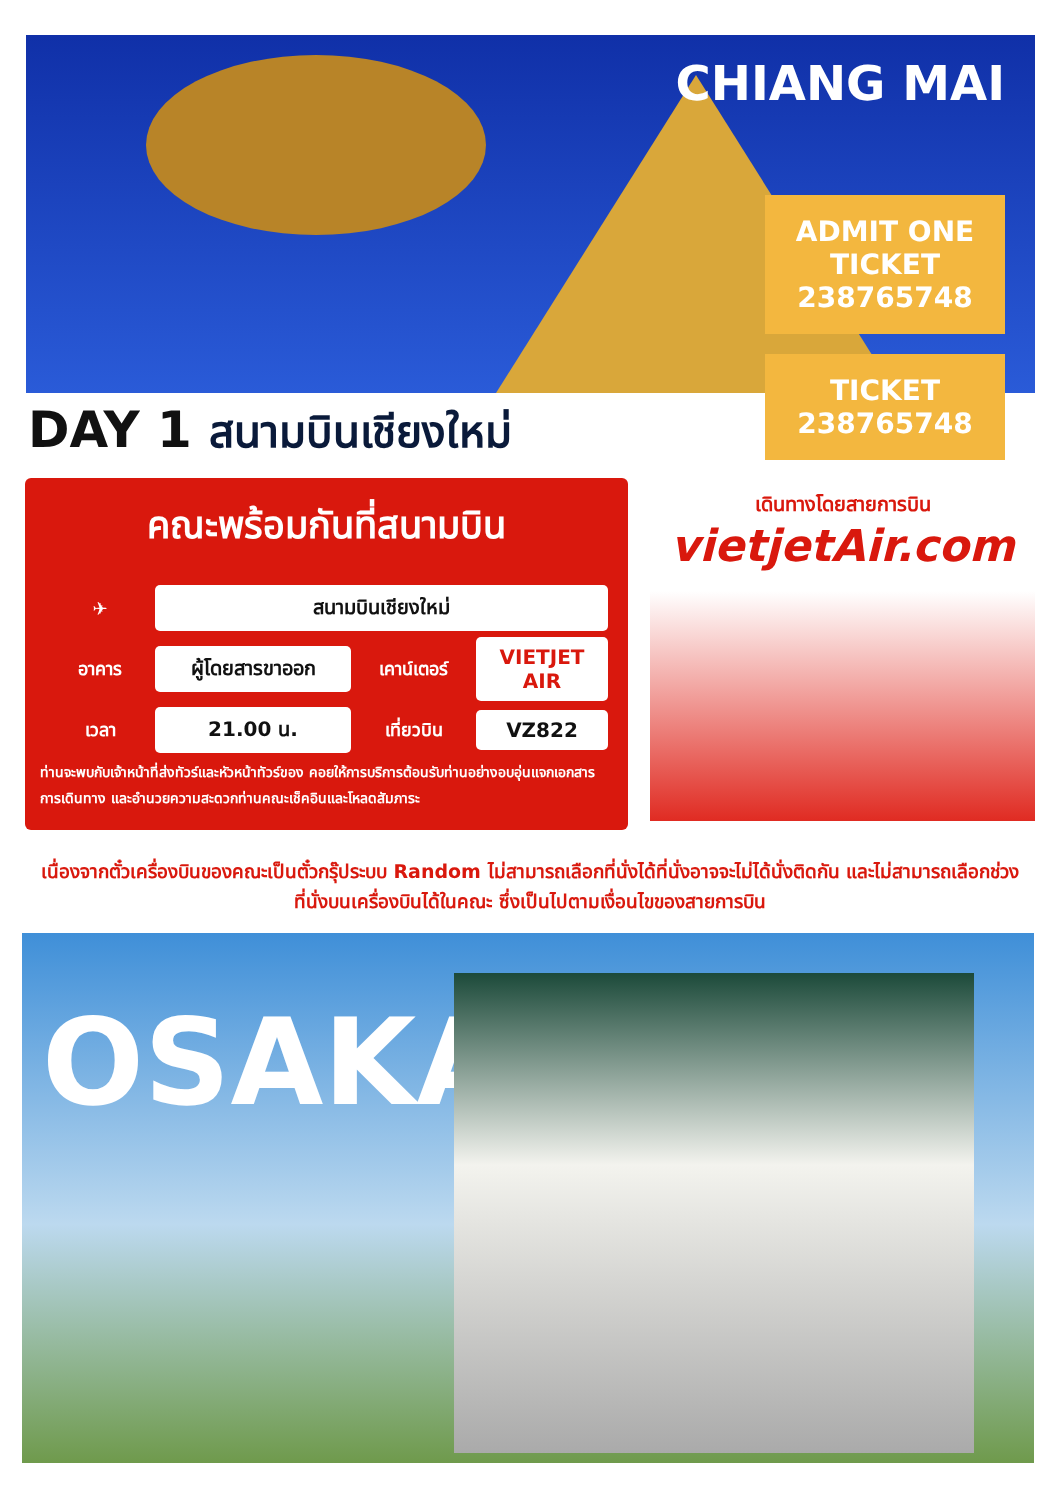CHIANG MAI
ADMIT ONE TICKET 238765748
TICKET 238765748
DAY 1 สนามบินเชียงใหม่
คณะพร้อมกันที่สนามบิน
✈
สนามบินเชียงใหม่
อาคาร
ผู้โดยสารขาออก
เคาน์เตอร์
VIETJET AIR
เวลา
21.00 น.
เที่ยวบิน
VZ822
ท่านจะพบกับเจ้าหน้าที่ส่งทัวร์และหัวหน้าทัวร์ของ คอยให้การบริการต้อนรับท่านอย่างอบอุ่นแจกเอกสารการเดินทาง และอำนวยความสะดวกท่านคณะเช็คอินและโหลดสัมภาระ
เดินทางโดยสายการบิน
vietjetAir.com
เนื่องจากตั๋วเครื่องบินของคณะเป็นตั๋วกรุ๊ประบบ Random ไม่สามารถเลือกที่นั่งได้ที่นั่งอาจจะไม่ได้นั่งติดกัน และไม่สามารถเลือกช่วงที่นั่งบนเครื่องบินได้ในคณะ ซึ่งเป็นไปตามเงื่อนไขของสายการบิน
OSAKA